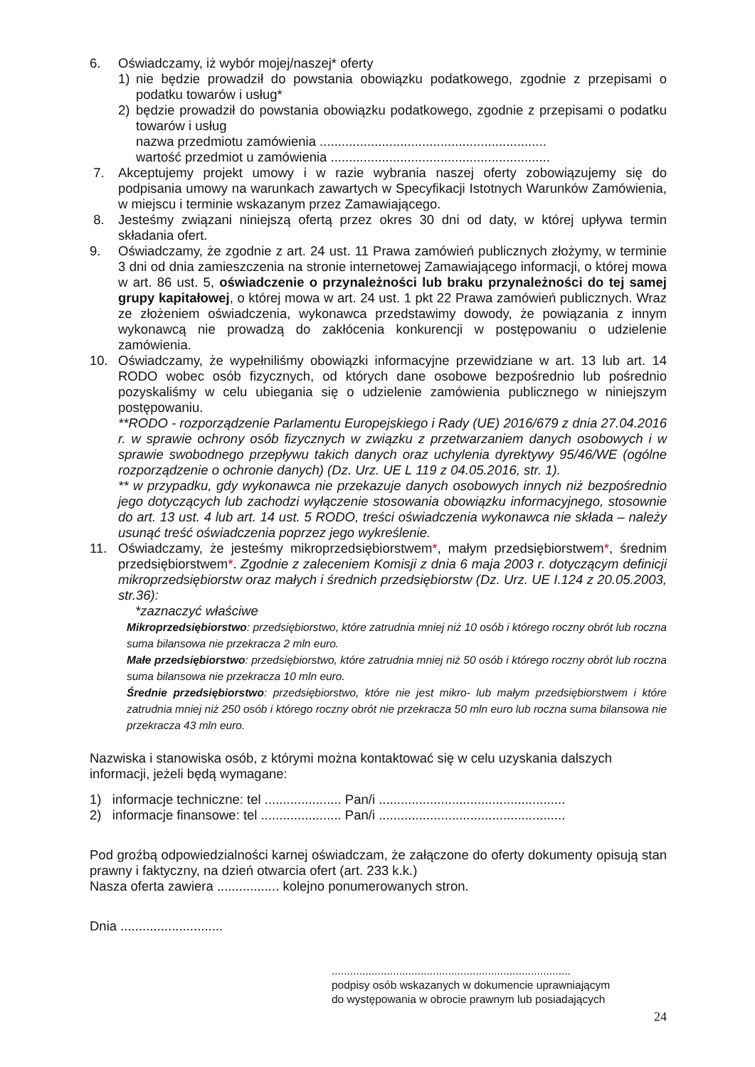6. Oświadczamy, iż wybór mojej/naszej* oferty
1) nie będzie prowadził do powstania obowiązku podatkowego, zgodnie z przepisami o podatku towarów i usług*
2) będzie prowadził do powstania obowiązku podatkowego, zgodnie z przepisami o podatku towarów i usług
nazwa przedmiotu zamówienia ..............................................................
wartość przedmiot u zamówienia ............................................................
7. Akceptujemy projekt umowy i w razie wybrania naszej oferty zobowiązujemy się do podpisania umowy na warunkach zawartych w Specyfikacji Istotnych Warunków Zamówienia, w miejscu i terminie wskazanym przez Zamawiającego.
8. Jesteśmy związani niniejszą ofertą przez okres 30 dni od daty, w której upływa termin składania ofert.
9. Oświadczamy, że zgodnie z art. 24 ust. 11 Prawa zamówień publicznych złożymy, w terminie 3 dni od dnia zamieszczenia na stronie internetowej Zamawiającego informacji, o której mowa w art. 86 ust. 5, oświadczenie o przynależności lub braku przynależności do tej samej grupy kapitałowej, o której mowa w art. 24 ust. 1 pkt 22 Prawa zamówień publicznych. Wraz ze złożeniem oświadczenia, wykonawca przedstawimy dowody, że powiązania z innym wykonawcą nie prowadzą do zakłócenia konkurencji w postępowaniu o udzielenie zamówienia.
10. Oświadczamy, że wypełniliśmy obowiązki informacyjne przewidziane w art. 13 lub art. 14 RODO wobec osób fizycznych, od których dane osobowe bezpośrednio lub pośrednio pozyskaliśmy w celu ubiegania się o udzielenie zamówienia publicznego w niniejszym postępowaniu.
**RODO - rozporządzenie Parlamentu Europejskiego i Rady (UE) 2016/679 z dnia 27.04.2016 r. w sprawie ochrony osób fizycznych w związku z przetwarzaniem danych osobowych i w sprawie swobodnego przepływu takich danych oraz uchylenia dyrektywy 95/46/WE (ogólne rozporządzenie o ochronie danych) (Dz. Urz. UE L 119 z 04.05.2016, str. 1).
** w przypadku, gdy wykonawca nie przekazuje danych osobowych innych niż bezpośrednio jego dotyczących lub zachodzi wyłączenie stosowania obowiązku informacyjnego, stosownie do art. 13 ust. 4 lub art. 14 ust. 5 RODO, treści oświadczenia wykonawca nie składa – należy usunąć treść oświadczenia poprzez jego wykreślenie.
11. Oświadczamy, że jesteśmy mikroprzedsiębiorstwem*, małym przedsiębiorstwem*, średnim przedsiębiorstwem*. Zgodnie z zaleceniem Komisji z dnia 6 maja 2003 r. dotyczącym definicji mikroprzedsiębiorstw oraz małych i średnich przedsiębiorstw (Dz. Urz. UE I.124 z 20.05.2003, str.36):
*zaznaczyć właściwe
Mikroprzedsiębiorstwo: przedsiębiorstwo, które zatrudnia mniej niż 10 osób i którego roczny obrót lub roczna suma bilansowa nie przekracza 2 mln euro.
Małe przedsiębiorstwo: przedsiębiorstwo, które zatrudnia mniej niż 50 osób i którego roczny obrót lub roczna suma bilansowa nie przekracza 10 mln euro.
Średnie przedsiębiorstwo: przedsiębiorstwo, które nie jest mikro- lub małym przedsiębiorstwem i które zatrudnia mniej niż 250 osób i którego roczny obrót nie przekracza 50 mln euro lub roczna suma bilansowa nie przekracza 43 mln euro.
Nazwiska i stanowiska osób, z którymi można kontaktować się w celu uzyskania dalszych informacji, jeżeli będą wymagane:
1) informacje techniczne: tel ..................... Pan/i ...................................................
2) informacje finansowe: tel ...................... Pan/i ...................................................
Pod groźbą odpowiedzialności karnej oświadczam, że załączone do oferty dokumenty opisują stan prawny i faktyczny, na dzień otwarcia ofert (art. 233 k.k.)
Nasza oferta zawiera ................. kolejno ponumerowanych stron.
Dnia ............................
..............................................................................
podpisy osób wskazanych w dokumencie uprawniającym
do występowania w obrocie prawnym lub posiadających
24